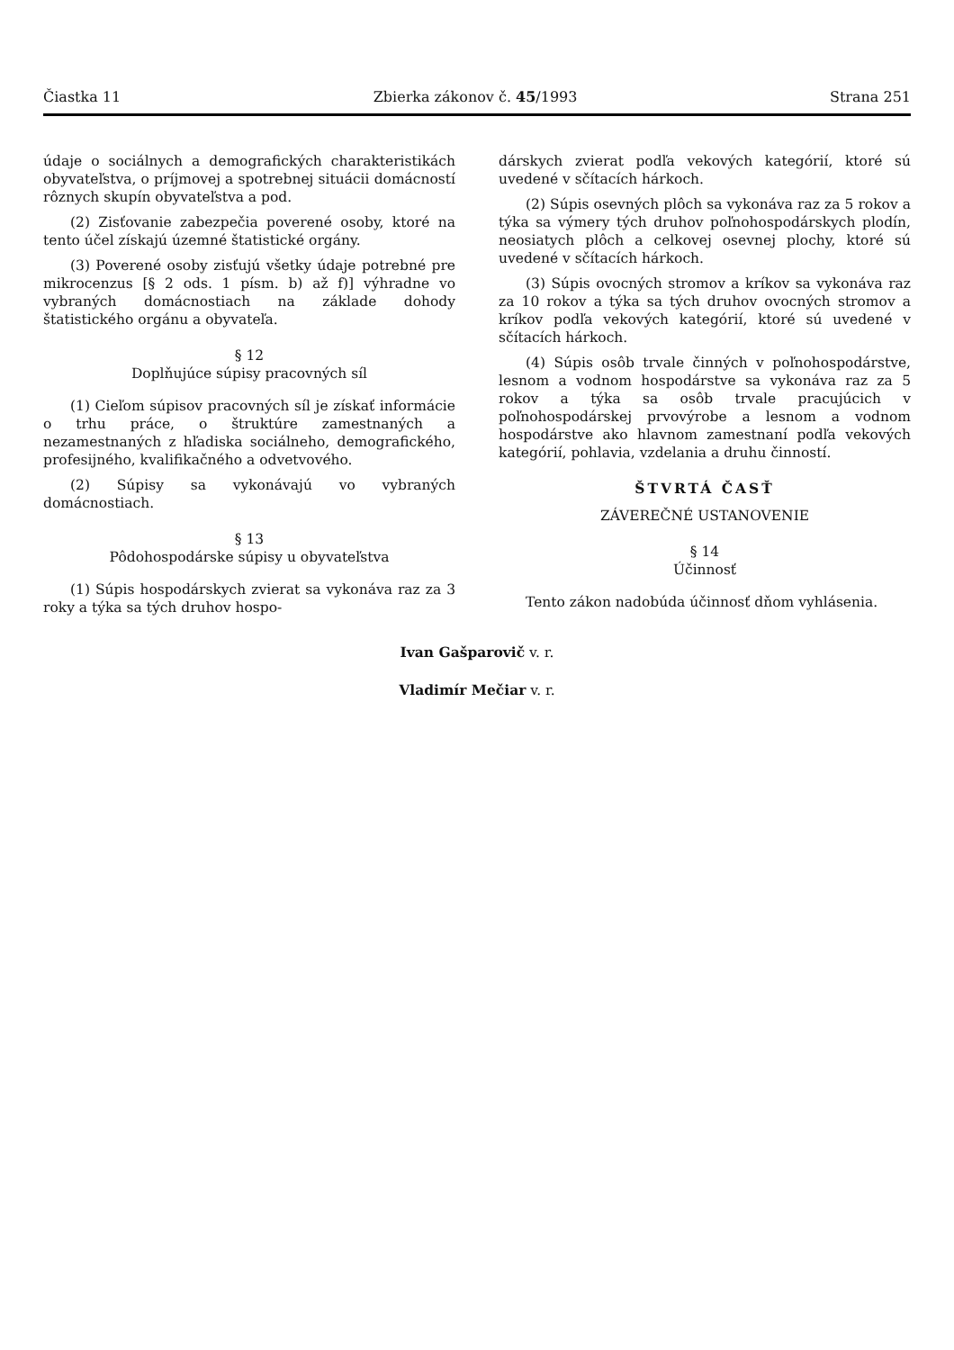Čiastka 11 Zbierka zákonov č. 45/1993 Strana 251
údaje o sociálnych a demografických charakteristikách obyvateľstva, o príjmovej a spotrebnej situácii domácností rôznych skupín obyvateľstva a pod.
(2) Zisťovanie zabezpečia poverené osoby, ktoré na tento účel získajú územné štatistické orgány.
(3) Poverené osoby zisťujú všetky údaje potrebné pre mikrocenzus [§ 2 ods. 1 písm. b) až f)] výhradne vo vybraných domácnostiach na základe dohody štatistického orgánu a obyvateľa.
§ 12
Doplňujúce súpisy pracovných síl
(1) Cieľom súpisov pracovných síl je získať informácie o trhu práce, o štruktúre zamestnaných a nezamestnaných z hľadiska sociálneho, demografického, profesijného, kvalifikačného a odvetvového.
(2) Súpisy sa vykonávajú vo vybraných domácnostiach.
§ 13
Pôdohospodárske súpisy u obyvateľstva
(1) Súpis hospodárskych zvierat sa vykonáva raz za 3 roky a týka sa tých druhov hospo-
dárskych zvierat podľa vekových kategórií, ktoré sú uvedené v sčítacích hárkoch.
(2) Súpis osevných plôch sa vykonáva raz za 5 rokov a týka sa výmery tých druhov poľnohospodárskych plodín, neosiatych plôch a celkovej osevnej plochy, ktoré sú uvedené v sčítacích hárkoch.
(3) Súpis ovocných stromov a kríkov sa vykonáva raz za 10 rokov a týka sa tých druhov ovocných stromov a kríkov podľa vekových kategórií, ktoré sú uvedené v sčítacích hárkoch.
(4) Súpis osôb trvale činných v poľnohospodárstve, lesnom a vodnom hospodárstve sa vykonáva raz za 5 rokov a týka sa osôb trvale pracujúcich v poľnohospodárskej prvovýrobe a lesnom a vodnom hospodárstve ako hlavnom zamestnaní podľa vekových kategórií, pohlavia, vzdelania a druhu činností.
ŠTVRTÁ ČASŤ
ZÁVEREČNÉ USTANOVENIE
§ 14
Účinnosť
Tento zákon nadobúda účinnosť dňom vyhlásenia.
Ivan Gašparovič v. r.
Vladimír Mečiar v. r.